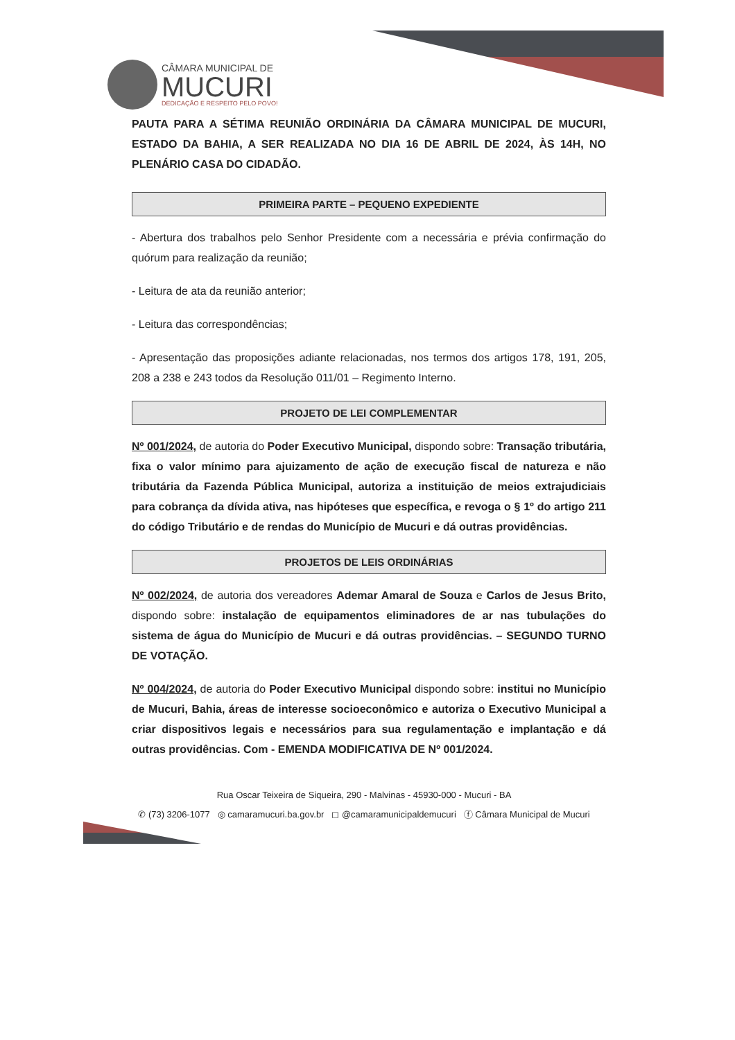CÂMARA MUNICIPAL DE
MUCURI
DEDICAÇÃO E RESPEITO PELO POVO!
PAUTA PARA A SÉTIMA REUNIÃO ORDINÁRIA DA CÂMARA MUNICIPAL DE MUCURI, ESTADO DA BAHIA, A SER REALIZADA NO DIA 16 DE ABRIL DE 2024, ÀS 14H, NO PLENÁRIO CASA DO CIDADÃO.
PRIMEIRA PARTE – PEQUENO EXPEDIENTE
- Abertura dos trabalhos pelo Senhor Presidente com a necessária e prévia confirmação do quórum para realização da reunião;
- Leitura de ata da reunião anterior;
- Leitura das correspondências;
- Apresentação das proposições adiante relacionadas, nos termos dos artigos 178, 191, 205, 208 a 238 e 243 todos da Resolução 011/01 – Regimento Interno.
PROJETO DE LEI COMPLEMENTAR
Nº 001/2024, de autoria do Poder Executivo Municipal, dispondo sobre: Transação tributária, fixa o valor mínimo para ajuizamento de ação de execução fiscal de natureza e não tributária da Fazenda Pública Municipal, autoriza a instituição de meios extrajudiciais para cobrança da dívida ativa, nas hipóteses que específica, e revoga o § 1º do artigo 211 do código Tributário e de rendas do Município de Mucuri e dá outras providências.
PROJETOS DE LEIS ORDINÁRIAS
Nº 002/2024, de autoria dos vereadores Ademar Amaral de Souza e Carlos de Jesus Brito, dispondo sobre: instalação de equipamentos eliminadores de ar nas tubulações do sistema de água do Município de Mucuri e dá outras providências. – SEGUNDO TURNO DE VOTAÇÃO.
Nº 004/2024, de autoria do Poder Executivo Municipal dispondo sobre: institui no Município de Mucuri, Bahia, áreas de interesse socioeconômico e autoriza o Executivo Municipal a criar dispositivos legais e necessários para sua regulamentação e implantação e dá outras providências. Com - EMENDA MODIFICATIVA DE Nº 001/2024.
Rua Oscar Teixeira de Siqueira, 290 - Malvinas - 45930-000 - Mucuri - BA
✆ (73) 3206-1077 ◎ camaramucuri.ba.gov.br ◻ @camaramunicipaldemucuri ⓕ Câmara Municipal de Mucuri